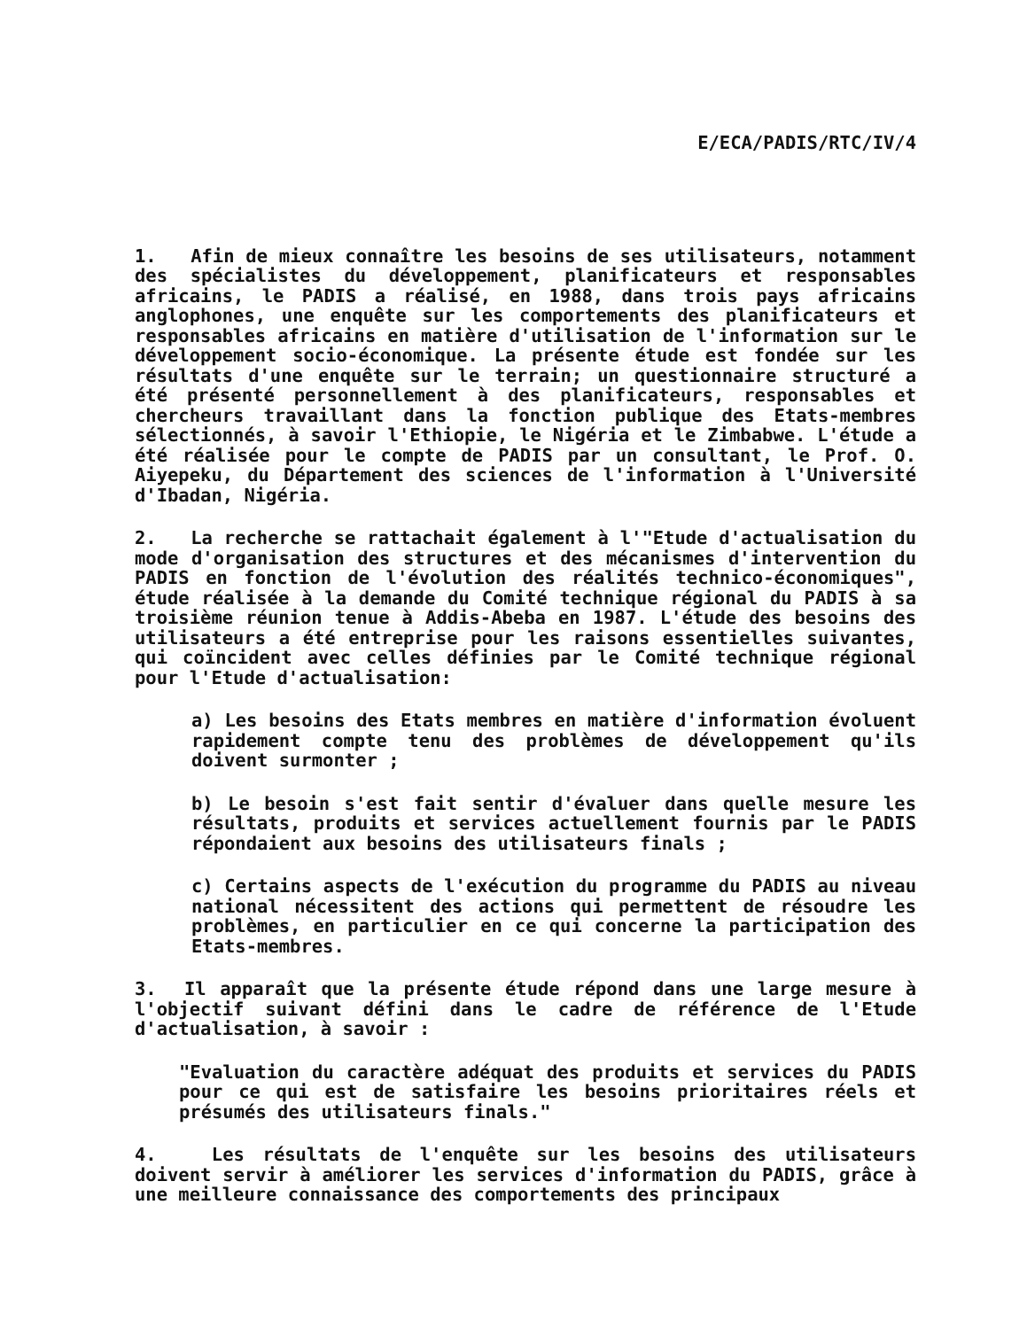E/ECA/PADIS/RTC/IV/4
1. Afin de mieux connaître les besoins de ses utilisateurs, notamment des spécialistes du développement, planificateurs et responsables africains, le PADIS a réalisé, en 1988, dans trois pays africains anglophones, une enquête sur les comportements des planificateurs et responsables africains en matière d'utilisation de l'information sur le développement socio-économique. La présente étude est fondée sur les résultats d'une enquête sur le terrain; un questionnaire structuré a été présenté personnellement à des planificateurs, responsables et chercheurs travaillant dans la fonction publique des Etats-membres sélectionnés, à savoir l'Ethiopie, le Nigéria et le Zimbabwe. L'étude a été réalisée pour le compte de PADIS par un consultant, le Prof. O. Aiyepeku, du Département des sciences de l'information à l'Université d'Ibadan, Nigéria.
2. La recherche se rattachait également à l'"Etude d'actualisation du mode d'organisation des structures et des mécanismes d'intervention du PADIS en fonction de l'évolution des réalités technico-économiques", étude réalisée à la demande du Comité technique régional du PADIS à sa troisième réunion tenue à Addis-Abeba en 1987. L'étude des besoins des utilisateurs a été entreprise pour les raisons essentielles suivantes, qui coïncident avec celles définies par le Comité technique régional pour l'Etude d'actualisation:
a) Les besoins des Etats membres en matière d'information évoluent rapidement compte tenu des problèmes de développement qu'ils doivent surmonter ;
b) Le besoin s'est fait sentir d'évaluer dans quelle mesure les résultats, produits et services actuellement fournis par le PADIS répondaient aux besoins des utilisateurs finals ;
c) Certains aspects de l'exécution du programme du PADIS au niveau national nécessitent des actions qui permettent de résoudre les problèmes, en particulier en ce qui concerne la participation des Etats-membres.
3. Il apparaît que la présente étude répond dans une large mesure à l'objectif suivant défini dans le cadre de référence de l'Etude d'actualisation, à savoir :
"Evaluation du caractère adéquat des produits et services du PADIS pour ce qui est de satisfaire les besoins prioritaires réels et présumés des utilisateurs finals."
4. Les résultats de l'enquête sur les besoins des utilisateurs doivent servir à améliorer les services d'information du PADIS, grâce à une meilleure connaissance des comportements des principaux